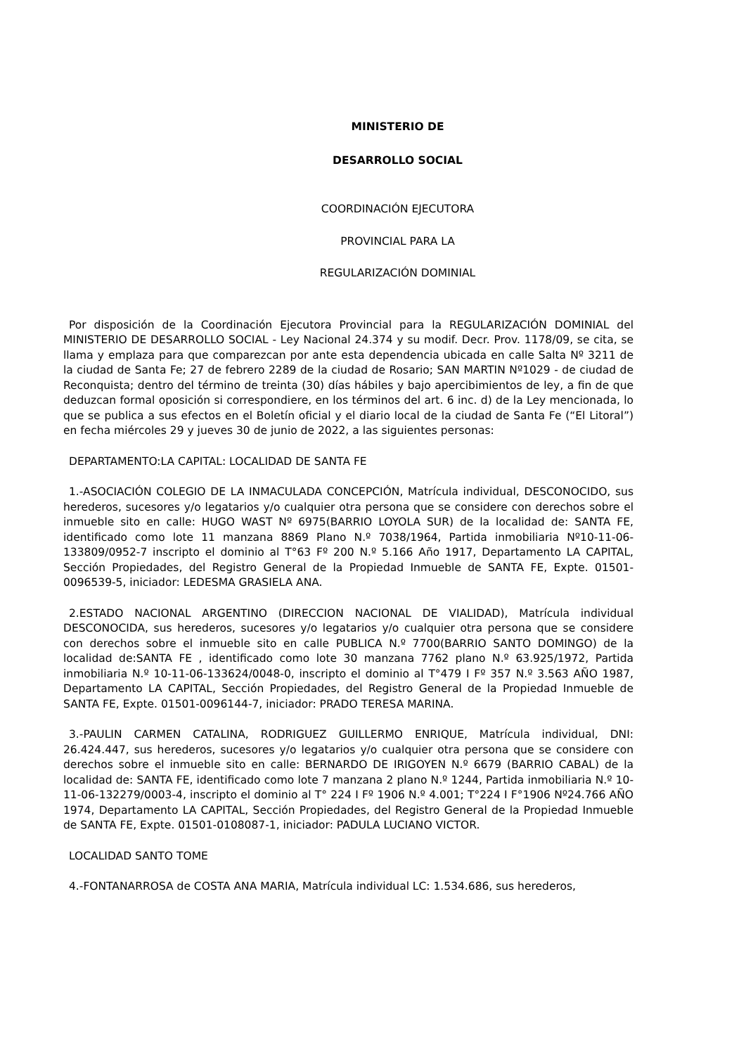MINISTERIO DE
DESARROLLO SOCIAL
COORDINACIÓN EJECUTORA
PROVINCIAL PARA LA
REGULARIZACIÓN DOMINIAL
Por disposición de la Coordinación Ejecutora Provincial para la REGULARIZACIÓN DOMINIAL del MINISTERIO DE DESARROLLO SOCIAL - Ley Nacional 24.374 y su modif. Decr. Prov. 1178/09, se cita, se llama y emplaza para que comparezcan por ante esta dependencia ubicada en calle Salta Nº 3211 de la ciudad de Santa Fe; 27 de febrero 2289 de la ciudad de Rosario; SAN MARTIN Nº1029 - de ciudad de Reconquista; dentro del término de treinta (30) días hábiles y bajo apercibimientos de ley, a fin de que deduzcan formal oposición si correspondiere, en los términos del art. 6 inc. d) de la Ley mencionada, lo que se publica a sus efectos en el Boletín oficial y el diario local de la ciudad de Santa Fe (“El Litoral”) en fecha miércoles 29 y jueves 30 de junio de 2022, a las siguientes personas:
DEPARTAMENTO:LA CAPITAL: LOCALIDAD DE SANTA FE
1.-ASOCIACIÓN COLEGIO DE LA INMACULADA CONCEPCIÓN, Matrícula individual, DESCONOCIDO, sus herederos, sucesores y/o legatarios y/o cualquier otra persona que se considere con derechos sobre el inmueble sito en calle: HUGO WAST Nº 6975(BARRIO LOYOLA SUR) de la localidad de: SANTA FE, identificado como lote 11 manzana 8869 Plano N.º 7038/1964, Partida inmobiliaria Nº10-11-06-133809/0952-7 inscripto el dominio al T°63 Fº 200 N.º 5.166 Año 1917, Departamento LA CAPITAL, Sección Propiedades, del Registro General de la Propiedad Inmueble de SANTA FE, Expte. 01501-0096539-5, iniciador: LEDESMA GRASIELA ANA.
2.ESTADO NACIONAL ARGENTINO (DIRECCION NACIONAL DE VIALIDAD), Matrícula individual DESCONOCIDA, sus herederos, sucesores y/o legatarios y/o cualquier otra persona que se considere con derechos sobre el inmueble sito en calle PUBLICA N.º 7700(BARRIO SANTO DOMINGO) de la localidad de:SANTA FE , identificado como lote 30 manzana 7762 plano N.º 63.925/1972, Partida inmobiliaria N.º 10-11-06-133624/0048-0, inscripto el dominio al T°479 I Fº 357 N.º 3.563 AÑO 1987, Departamento LA CAPITAL, Sección Propiedades, del Registro General de la Propiedad Inmueble de SANTA FE, Expte. 01501-0096144-7, iniciador: PRADO TERESA MARINA.
3.-PAULIN CARMEN CATALINA, RODRIGUEZ GUILLERMO ENRIQUE, Matrícula individual, DNI: 26.424.447, sus herederos, sucesores y/o legatarios y/o cualquier otra persona que se considere con derechos sobre el inmueble sito en calle: BERNARDO DE IRIGOYEN N.º 6679 (BARRIO CABAL) de la localidad de: SANTA FE, identificado como lote 7 manzana 2 plano N.º 1244, Partida inmobiliaria N.º 10-11-06-132279/0003-4, inscripto el dominio al T° 224 I Fº 1906 N.º 4.001; T°224 I F°1906 Nº24.766 AÑO 1974, Departamento LA CAPITAL, Sección Propiedades, del Registro General de la Propiedad Inmueble de SANTA FE, Expte. 01501-0108087-1, iniciador: PADULA LUCIANO VICTOR.
LOCALIDAD SANTO TOME
4.-FONTANARROSA de COSTA ANA MARIA, Matrícula individual LC: 1.534.686, sus herederos,